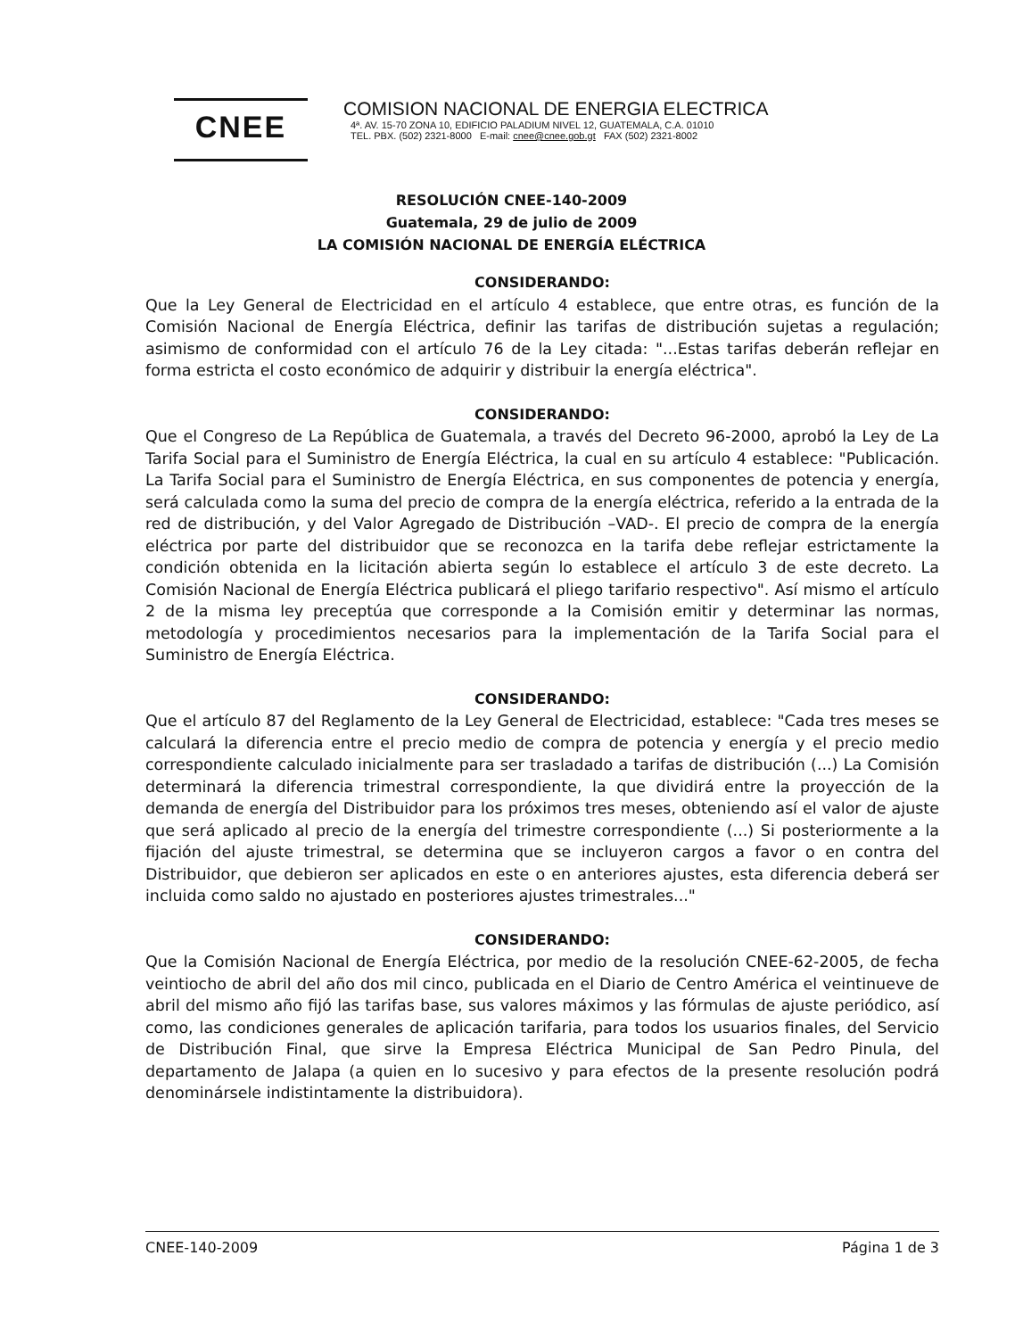CNEE
COMISION NACIONAL DE ENERGIA ELECTRICA
4ª. AV. 15-70 ZONA 10, EDIFICIO PALADIUM NIVEL 12, GUATEMALA, C.A. 01010
TEL. PBX. (502) 2321-8000 E-mail: cnee@cnee.gob.gt FAX (502) 2321-8002
RESOLUCIÓN CNEE-140-2009
Guatemala, 29 de julio de 2009
LA COMISIÓN NACIONAL DE ENERGÍA ELÉCTRICA
CONSIDERANDO:
Que la Ley General de Electricidad en el artículo 4 establece, que entre otras, es función de la Comisión Nacional de Energía Eléctrica, definir las tarifas de distribución sujetas a regulación; asimismo de conformidad con el artículo 76 de la Ley citada: "...Estas tarifas deberán reflejar en forma estricta el costo económico de adquirir y distribuir la energía eléctrica".
CONSIDERANDO:
Que el Congreso de La República de Guatemala, a través del Decreto 96-2000, aprobó la Ley de La Tarifa Social para el Suministro de Energía Eléctrica, la cual en su artículo 4 establece: "Publicación. La Tarifa Social para el Suministro de Energía Eléctrica, en sus componentes de potencia y energía, será calculada como la suma del precio de compra de la energía eléctrica, referido a la entrada de la red de distribución, y del Valor Agregado de Distribución –VAD-. El precio de compra de la energía eléctrica por parte del distribuidor que se reconozca en la tarifa debe reflejar estrictamente la condición obtenida en la licitación abierta según lo establece el artículo 3 de este decreto. La Comisión Nacional de Energía Eléctrica publicará el pliego tarifario respectivo". Así mismo el artículo 2 de la misma ley preceptúa que corresponde a la Comisión emitir y determinar las normas, metodología y procedimientos necesarios para la implementación de la Tarifa Social para el Suministro de Energía Eléctrica.
CONSIDERANDO:
Que el artículo 87 del Reglamento de la Ley General de Electricidad, establece: "Cada tres meses se calculará la diferencia entre el precio medio de compra de potencia y energía y el precio medio correspondiente calculado inicialmente para ser trasladado a tarifas de distribución (...) La Comisión determinará la diferencia trimestral correspondiente, la que dividirá entre la proyección de la demanda de energía del Distribuidor para los próximos tres meses, obteniendo así el valor de ajuste que será aplicado al precio de la energía del trimestre correspondiente (...) Si posteriormente a la fijación del ajuste trimestral, se determina que se incluyeron cargos a favor o en contra del Distribuidor, que debieron ser aplicados en este o en anteriores ajustes, esta diferencia deberá ser incluida como saldo no ajustado en posteriores ajustes trimestrales..."
CONSIDERANDO:
Que la Comisión Nacional de Energía Eléctrica, por medio de la resolución CNEE-62-2005, de fecha veintiocho de abril del año dos mil cinco, publicada en el Diario de Centro América el veintinueve de abril del mismo año fijó las tarifas base, sus valores máximos y las fórmulas de ajuste periódico, así como, las condiciones generales de aplicación tarifaria, para todos los usuarios finales, del Servicio de Distribución Final, que sirve la Empresa Eléctrica Municipal de San Pedro Pinula, del departamento de Jalapa (a quien en lo sucesivo y para efectos de la presente resolución podrá denominársele indistintamente la distribuidora).
CNEE-140-2009 Página 1 de 3